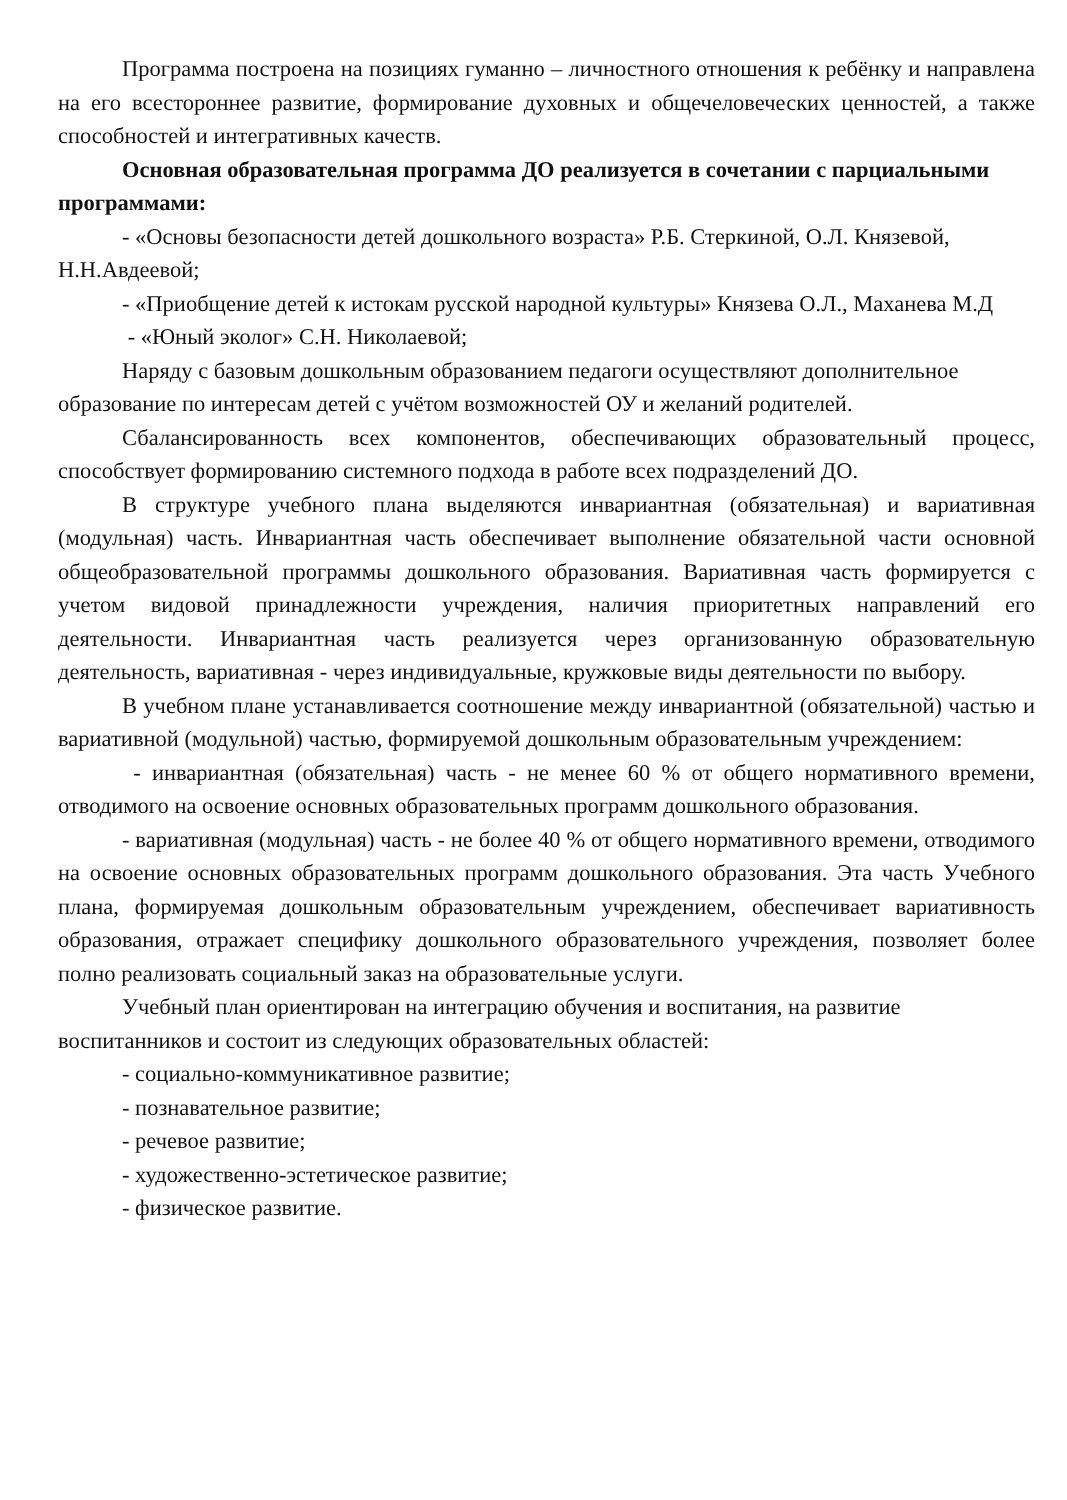Программа построена на позициях гуманно – личностного отношения к ребёнку и направлена на его всестороннее развитие, формирование духовных и общечеловеческих ценностей, а также способностей и интегративных качеств.
Основная образовательная программа ДО реализуется в сочетании с парциальными программами:
- «Основы безопасности детей дошкольного возраста» Р.Б. Стеркиной, О.Л. Князевой, Н.Н.Авдеевой;
- «Приобщение детей к истокам русской народной культуры» Князева О.Л., Маханева М.Д
- «Юный эколог» С.Н. Николаевой;
Наряду с базовым дошкольным образованием педагоги осуществляют дополнительное образование по интересам детей с учётом возможностей ОУ и желаний родителей.
Сбалансированность всех компонентов, обеспечивающих образовательный процесс, способствует формированию системного подхода в работе всех подразделений ДО.
В структуре учебного плана выделяются инвариантная (обязательная) и вариативная (модульная) часть. Инвариантная часть обеспечивает выполнение обязательной части основной общеобразовательной программы дошкольного образования. Вариативная часть формируется с учетом видовой принадлежности учреждения, наличия приоритетных направлений его деятельности. Инвариантная часть реализуется через организованную образовательную деятельность, вариативная - через индивидуальные, кружковые виды деятельности по выбору.
В учебном плане устанавливается соотношение между инвариантной (обязательной) частью и вариативной (модульной) частью, формируемой дошкольным образовательным учреждением:
- инвариантная (обязательная) часть - не менее 60 % от общего нормативного времени, отводимого на освоение основных образовательных программ дошкольного образования.
- вариативная (модульная) часть - не более 40 % от общего нормативного времени, отводимого на освоение основных образовательных программ дошкольного образования. Эта часть Учебного плана, формируемая дошкольным образовательным учреждением, обеспечивает вариативность образования, отражает специфику дошкольного образовательного учреждения, позволяет более полно реализовать социальный заказ на образовательные услуги.
Учебный план ориентирован на интеграцию обучения и воспитания, на развитие воспитанников и состоит из следующих образовательных областей:
- социально-коммуникативное развитие;
- познавательное развитие;
- речевое развитие;
- художественно-эстетическое развитие;
- физическое развитие.